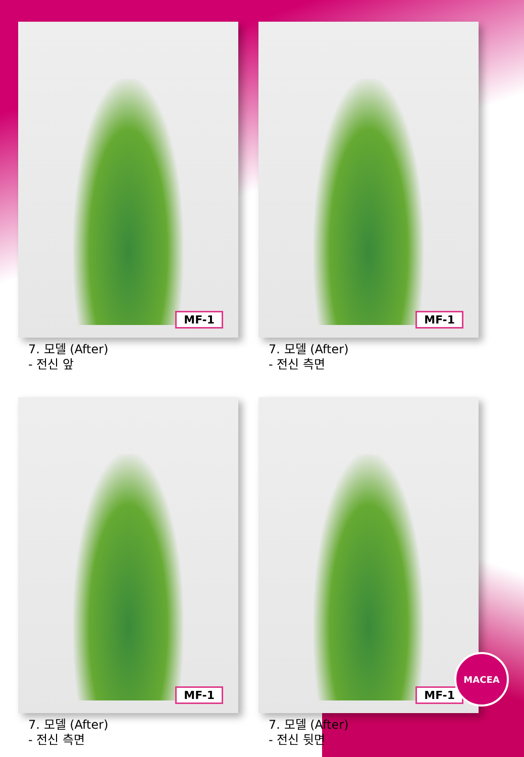MF-1
7. 모델 (After)
- 전신 앞
MF-1
7. 모델 (After)
- 전신 측면
MF-1
7. 모델 (After)
- 전신 측면
MF-1
7. 모델 (After)
- 전신 뒷면
MACEA